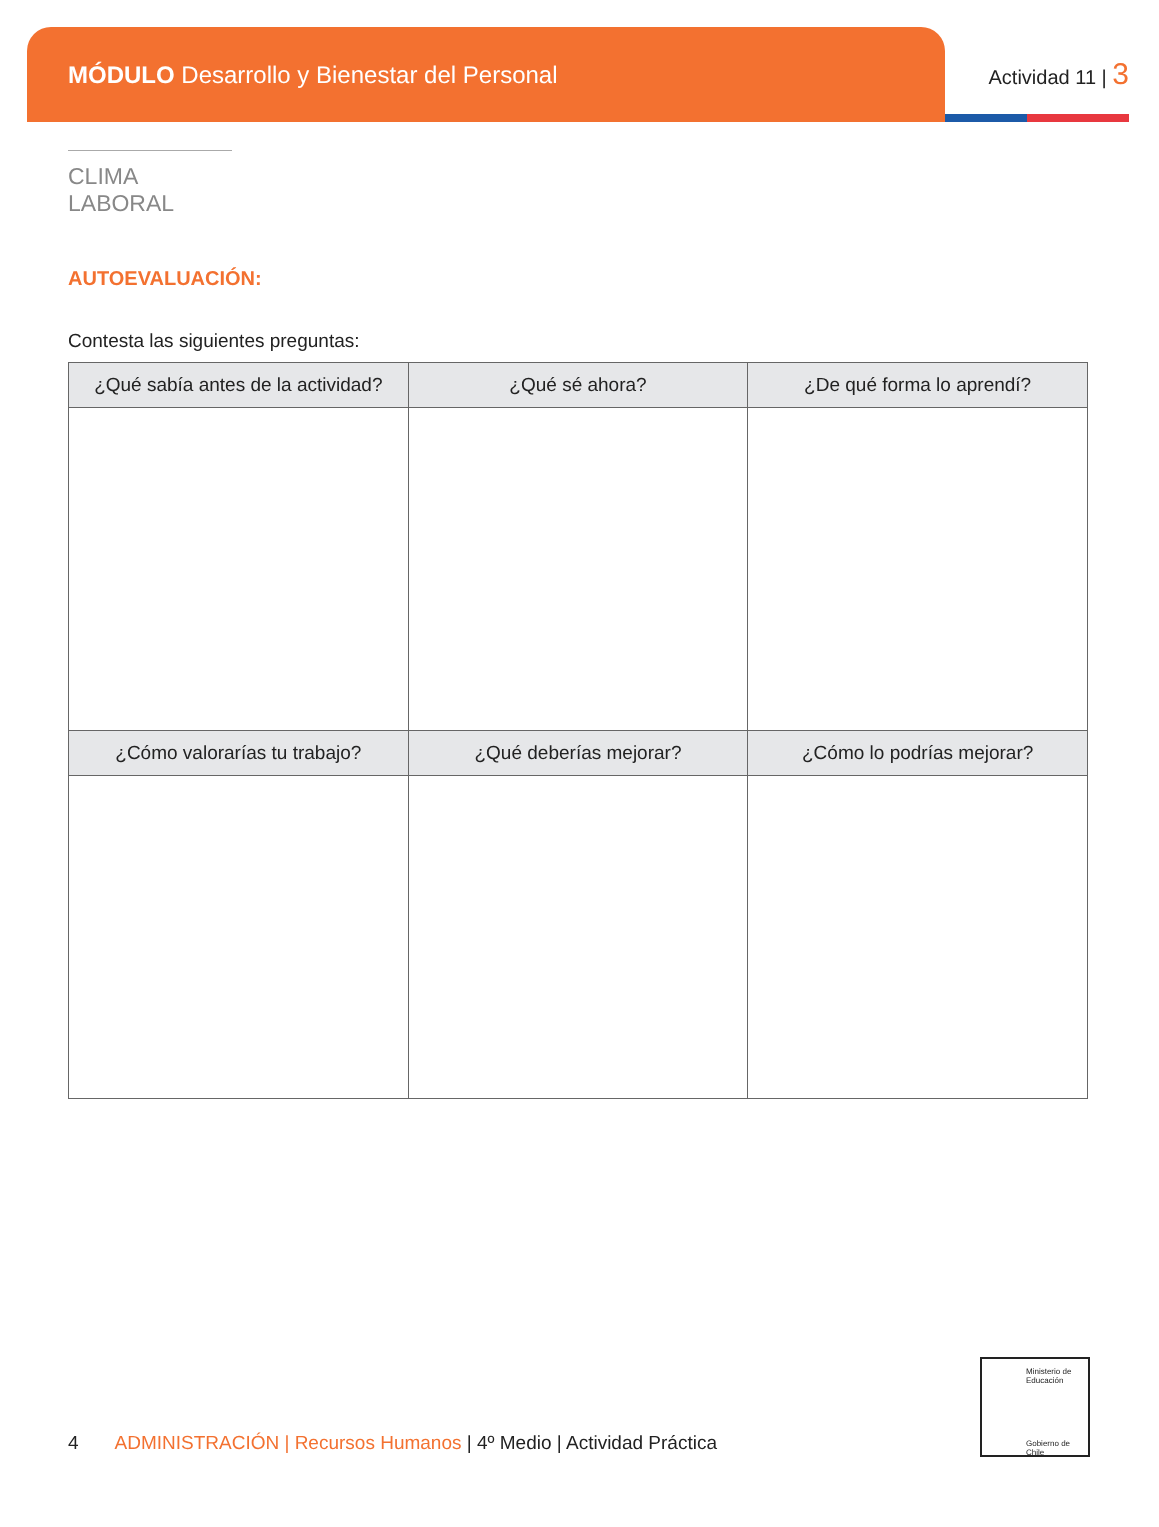MÓDULO Desarrollo y Bienestar del Personal
Actividad 11 | 3
CLIMA LABORAL
AUTOEVALUACIÓN:
Contesta las siguientes preguntas:
| ¿Qué sabía antes de la actividad? | ¿Qué sé ahora? | ¿De qué forma lo aprendí? |
| --- | --- | --- |
| ¿Cómo valorarías tu trabajo? | ¿Qué deberías mejorar? | ¿Cómo lo podrías mejorar? |
Ministerio de
Educación
Gobierno de Chile
4 ADMINISTRACIÓN | Recursos Humanos | 4º Medio | Actividad Práctica